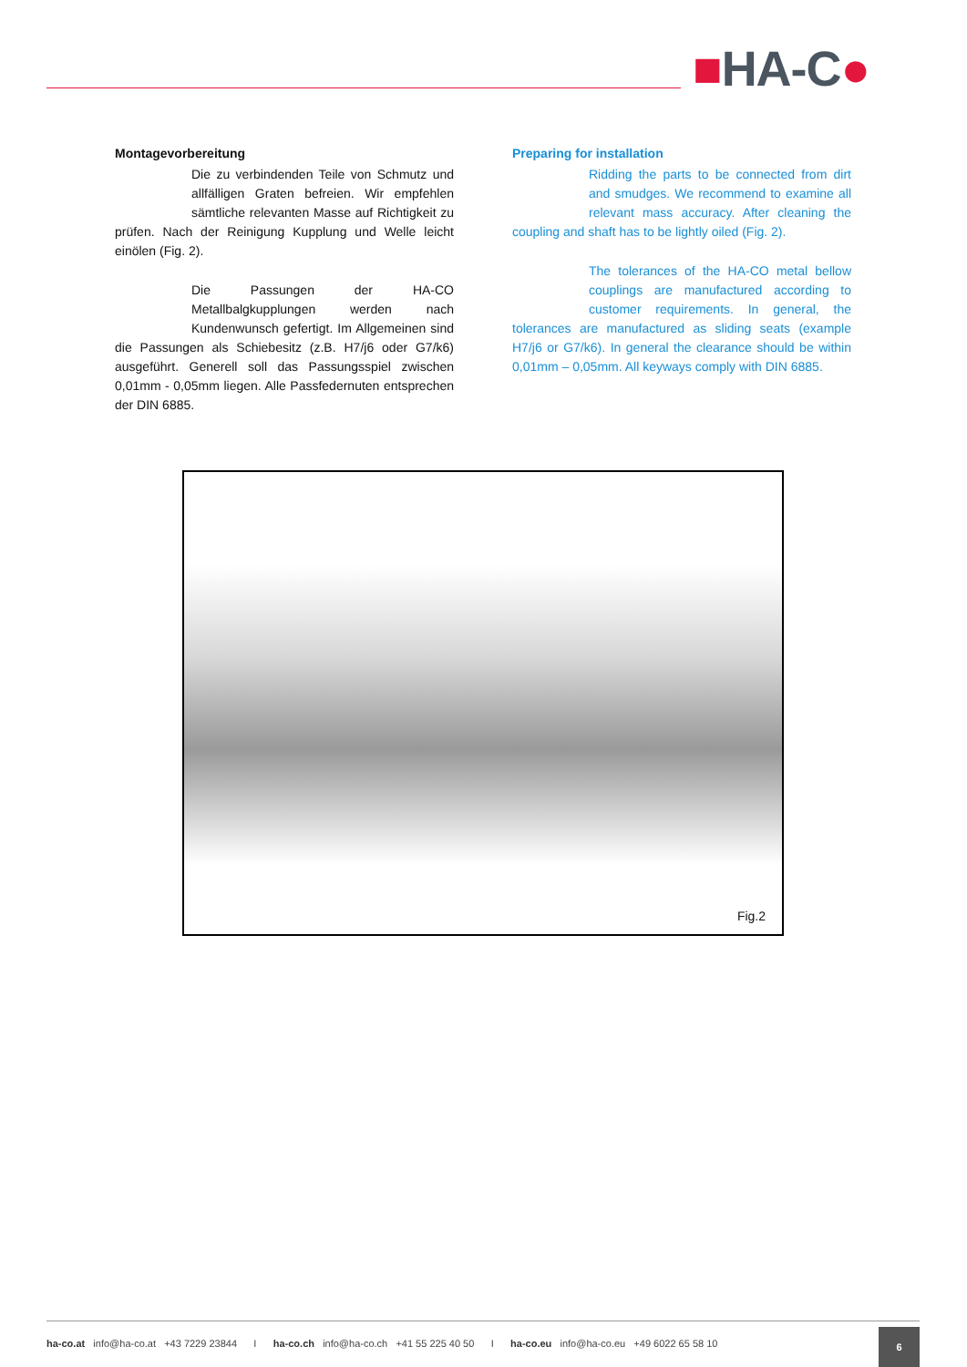■HA-C●
Montagevorbereitung
Die zu verbindenden Teile von Schmutz und allfälligen Graten befreien. Wir empfehlen sämtliche relevanten Masse auf Richtigkeit zu prüfen. Nach der Reinigung Kupplung und Welle leicht einölen (Fig. 2).
Die Passungen der HA-CO Metallbalgkupplungen werden nach Kundenwunsch gefertigt. Im Allgemeinen sind die Passungen als Schiebesitz (z.B. H7/j6 oder G7/k6) ausgeführt. Generell soll das Passungsspiel zwischen 0,01mm - 0,05mm liegen. Alle Passfedernuten entsprechen der DIN 6885.
Preparing for installation
Ridding the parts to be connected from dirt and smudges. We recommend to examine all relevant mass accuracy. After cleaning the coupling and shaft has to be lightly oiled (Fig. 2).
The tolerances of the HA-CO metal bellow couplings are manufactured according to customer requirements. In general, the tolerances are manufactured as sliding seats (example H7/j6 or G7/k6). In general the clearance should be within 0,01mm – 0,05mm. All keyways comply with DIN 6885.
Fig.2
ha-co.at info@ha-co.at +43 7229 23844 I ha-co.ch info@ha-co.ch +41 55 225 40 50 I ha-co.eu info@ha-co.eu +49 6022 65 58 10
6